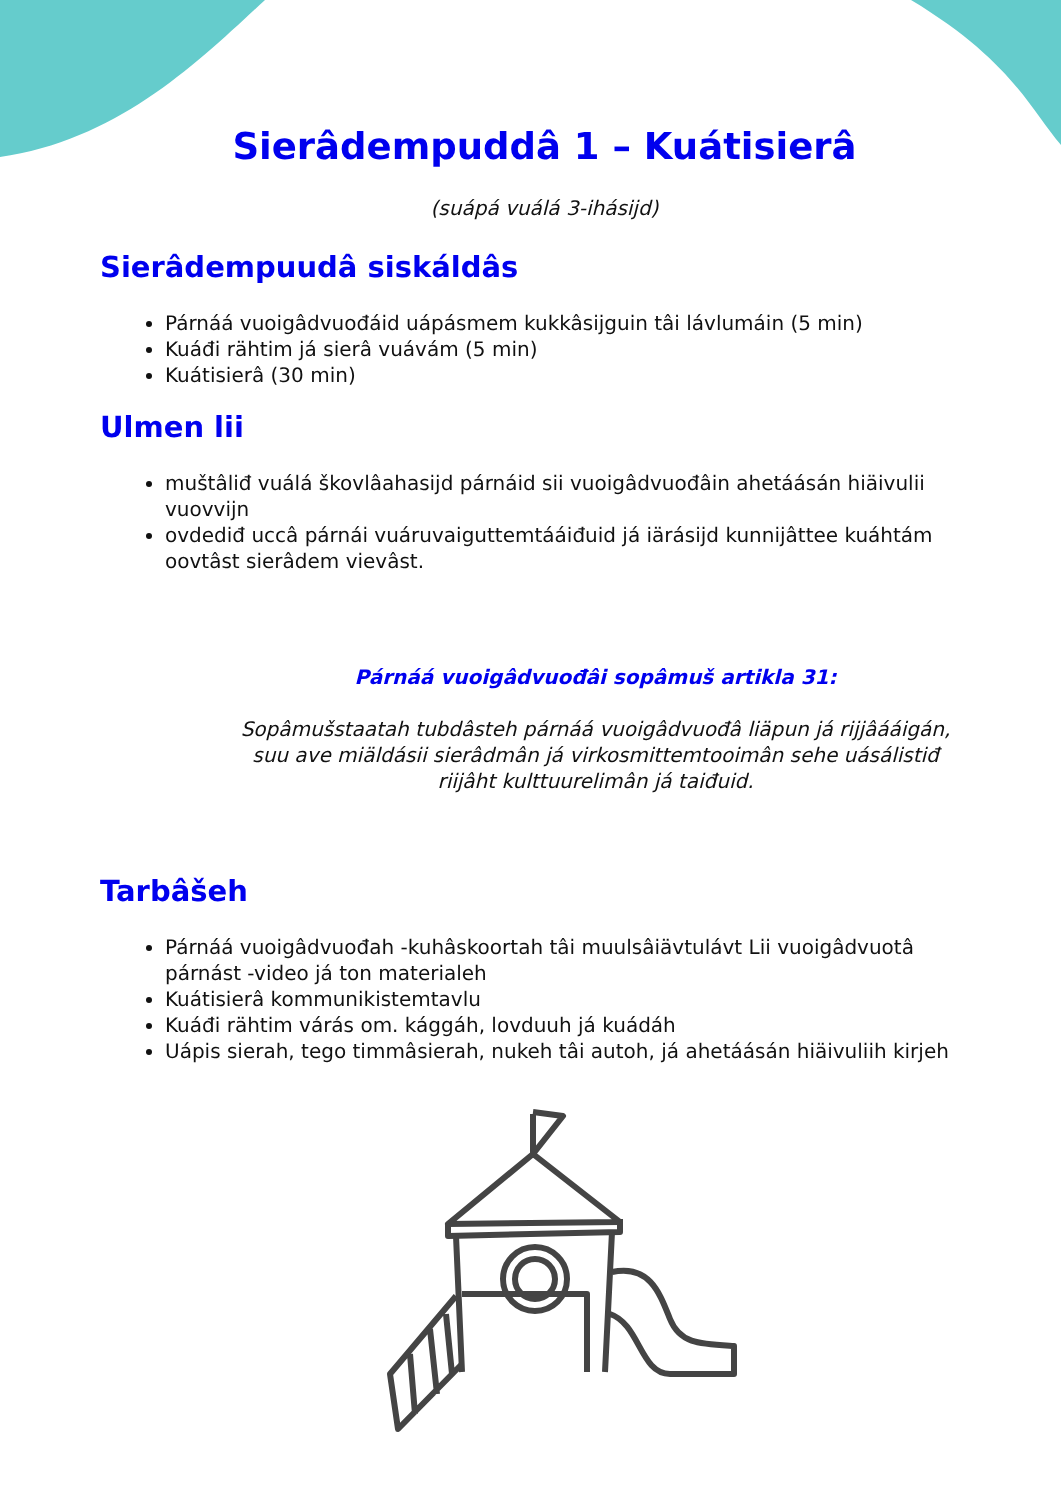Sierâdempuddâ 1 – Kuátisierâ
(suápá vuálá 3-ihásijd)
Sierâdempuudâ siskáldâs
Párnáá vuoigâdvuođáid uápásmem kukkâsijguin tâi lávlumáin (5 min)
Kuáđi rähtim já sierâ vuávám (5 min)
Kuátisierâ (30 min)
Ulmen lii
muštâliđ vuálá škovlâahasijd párnáid sii vuoigâdvuođâin ahetáásán hiäivulii vuovvijn
ovdediđ uccâ párnái vuáruvaiguttemtááiđuid já iärásijd kunnijâttee kuáhtám oovtâst sierâdem vievâst.
Párnáá vuoigâdvuođâi sopâmuš artikla 31:
Sopâmušstaatah tubdâsteh párnáá vuoigâdvuođâ liäpun já rijjâááigán, suu ave miäldásii sierâdmân já virkosmittemtooimân sehe uásálistiđ riijâht kulttuurelimân já taiđuid.
Tarbâšeh
Párnáá vuoigâdvuođah -kuhâskoortah tâi muulsâiävtulávt Lii vuoigâdvuotâ párnást -video já ton materialeh
Kuátisierâ kommunikistemtavlu
Kuáđi rähtim várás om. kággáh, lovduuh já kuádáh
Uápis sierah, tego timmâsierah, nukeh tâi autoh, já ahetáásán hiäivuliih kirjeh